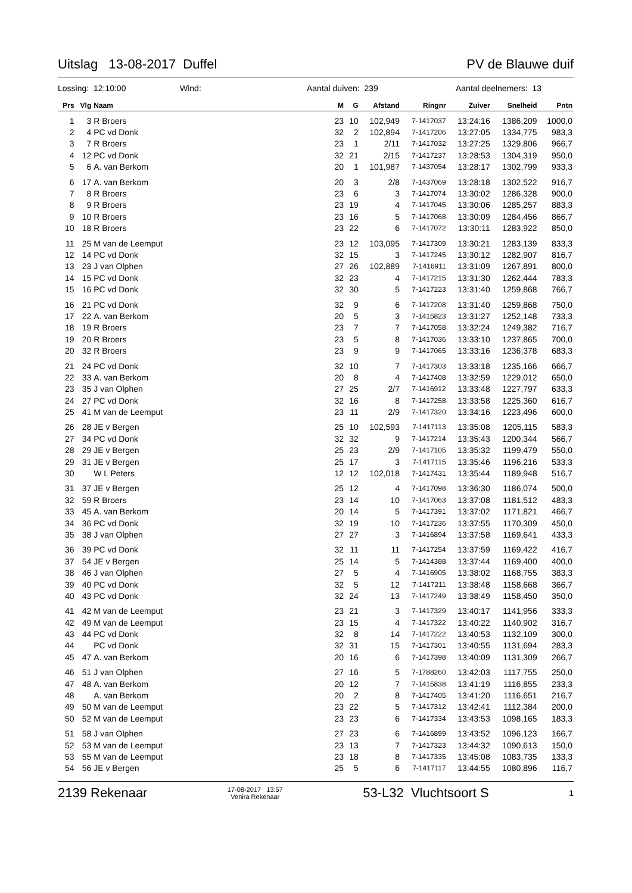Uitslag 13-08-2017 Duffel PV de Blauwe duif
Lossing: 12:10:00 Wind: Aantal duiven: 239 Aantal deelnemers: 13
| Prs | Vlg | Naam | M | G | Afstand | Ringnr | Zuiver | Snelheid | Pntn |
| --- | --- | --- | --- | --- | --- | --- | --- | --- | --- |
| 1 | 3 | R Broers | 23 | 10 | 102,949 | 7-1417037 | 13:24:16 | 1386,209 | 1000,0 |
| 2 | 4 | PC vd Donk | 32 | 2 | 102,894 | 7-1417206 | 13:27:05 | 1334,775 | 983,3 |
| 3 | 7 | R Broers | 23 | 1 | 2/11 | 7-1417032 | 13:27:25 | 1329,806 | 966,7 |
| 4 | 12 | PC vd Donk | 32 | 21 | 2/15 | 7-1417237 | 13:28:53 | 1304,319 | 950,0 |
| 5 | 6 | A. van Berkom | 20 | 1 | 101,987 | 7-1437054 | 13:28:17 | 1302,799 | 933,3 |
| 6 | 17 | A. van Berkom | 20 | 3 | 2/8 | 7-1437069 | 13:28:18 | 1302,522 | 916,7 |
| 7 | 8 | R Broers | 23 | 6 | 3 | 7-1417074 | 13:30:02 | 1286,328 | 900,0 |
| 8 | 9 | R Broers | 23 | 19 | 4 | 7-1417045 | 13:30:06 | 1285,257 | 883,3 |
| 9 | 10 | R Broers | 23 | 16 | 5 | 7-1417068 | 13:30:09 | 1284,456 | 866,7 |
| 10 | 18 | R Broers | 23 | 22 | 6 | 7-1417072 | 13:30:11 | 1283,922 | 850,0 |
| 11 | 25 | M van de Leemput | 23 | 12 | 103,095 | 7-1417309 | 13:30:21 | 1283,139 | 833,3 |
| 12 | 14 | PC vd Donk | 32 | 15 | 3 | 7-1417245 | 13:30:12 | 1282,907 | 816,7 |
| 13 | 23 | J van Olphen | 27 | 26 | 102,889 | 7-1416911 | 13:31:09 | 1267,891 | 800,0 |
| 14 | 15 | PC vd Donk | 32 | 23 | 4 | 7-1417215 | 13:31:30 | 1262,444 | 783,3 |
| 15 | 16 | PC vd Donk | 32 | 30 | 5 | 7-1417223 | 13:31:40 | 1259,868 | 766,7 |
| 16 | 21 | PC vd Donk | 32 | 9 | 6 | 7-1417208 | 13:31:40 | 1259,868 | 750,0 |
| 17 | 22 | A. van Berkom | 20 | 5 | 3 | 7-1415823 | 13:31:27 | 1252,148 | 733,3 |
| 18 | 19 | R Broers | 23 | 7 | 7 | 7-1417058 | 13:32:24 | 1249,382 | 716,7 |
| 19 | 20 | R Broers | 23 | 5 | 8 | 7-1417036 | 13:33:10 | 1237,865 | 700,0 |
| 20 | 32 | R Broers | 23 | 9 | 9 | 7-1417065 | 13:33:16 | 1236,378 | 683,3 |
| 21 | 24 | PC vd Donk | 32 | 10 | 7 | 7-1417303 | 13:33:18 | 1235,166 | 666,7 |
| 22 | 33 | A. van Berkom | 20 | 8 | 4 | 7-1417408 | 13:32:59 | 1229,012 | 650,0 |
| 23 | 35 | J van Olphen | 27 | 25 | 2/7 | 7-1416912 | 13:33:48 | 1227,797 | 633,3 |
| 24 | 27 | PC vd Donk | 32 | 16 | 8 | 7-1417258 | 13:33:58 | 1225,360 | 616,7 |
| 25 | 41 | M van de Leemput | 23 | 11 | 2/9 | 7-1417320 | 13:34:16 | 1223,496 | 600,0 |
| 26 | 28 | JE v Bergen | 25 | 10 | 102,593 | 7-1417113 | 13:35:08 | 1205,115 | 583,3 |
| 27 | 34 | PC vd Donk | 32 | 32 | 9 | 7-1417214 | 13:35:43 | 1200,344 | 566,7 |
| 28 | 29 | JE v Bergen | 25 | 23 | 2/9 | 7-1417105 | 13:35:32 | 1199,479 | 550,0 |
| 29 | 31 | JE v Bergen | 25 | 17 | 3 | 7-1417115 | 13:35:46 | 1196,216 | 533,3 |
| 30 | | W L Peters | 12 | 12 | 102,018 | 7-1417431 | 13:35:44 | 1189,948 | 516,7 |
| 31 | 37 | JE v Bergen | 25 | 12 | 4 | 7-1417098 | 13:36:30 | 1186,074 | 500,0 |
| 32 | 59 | R Broers | 23 | 14 | 10 | 7-1417063 | 13:37:08 | 1181,512 | 483,3 |
| 33 | 45 | A. van Berkom | 20 | 14 | 5 | 7-1417391 | 13:37:02 | 1171,821 | 466,7 |
| 34 | 36 | PC vd Donk | 32 | 19 | 10 | 7-1417236 | 13:37:55 | 1170,309 | 450,0 |
| 35 | 38 | J van Olphen | 27 | 27 | 3 | 7-1416894 | 13:37:58 | 1169,641 | 433,3 |
| 36 | 39 | PC vd Donk | 32 | 11 | 11 | 7-1417254 | 13:37:59 | 1169,422 | 416,7 |
| 37 | 54 | JE v Bergen | 25 | 14 | 5 | 7-1414388 | 13:37:44 | 1169,400 | 400,0 |
| 38 | 46 | J van Olphen | 27 | 5 | 4 | 7-1416905 | 13:38:02 | 1168,755 | 383,3 |
| 39 | 40 | PC vd Donk | 32 | 5 | 12 | 7-1417211 | 13:38:48 | 1158,668 | 366,7 |
| 40 | 43 | PC vd Donk | 32 | 24 | 13 | 7-1417249 | 13:38:49 | 1158,450 | 350,0 |
| 41 | 42 | M van de Leemput | 23 | 21 | 3 | 7-1417329 | 13:40:17 | 1141,956 | 333,3 |
| 42 | 49 | M van de Leemput | 23 | 15 | 4 | 7-1417322 | 13:40:22 | 1140,902 | 316,7 |
| 43 | 44 | PC vd Donk | 32 | 8 | 14 | 7-1417222 | 13:40:53 | 1132,109 | 300,0 |
| 44 | | PC vd Donk | 32 | 31 | 15 | 7-1417301 | 13:40:55 | 1131,694 | 283,3 |
| 45 | 47 | A. van Berkom | 20 | 16 | 6 | 7-1417398 | 13:40:09 | 1131,309 | 266,7 |
| 46 | 51 | J van Olphen | 27 | 16 | 5 | 7-1788260 | 13:42:03 | 1117,755 | 250,0 |
| 47 | 48 | A. van Berkom | 20 | 12 | 7 | 7-1415838 | 13:41:19 | 1116,855 | 233,3 |
| 48 | | A. van Berkom | 20 | 2 | 8 | 7-1417405 | 13:41:20 | 1116,651 | 216,7 |
| 49 | 50 | M van de Leemput | 23 | 22 | 5 | 7-1417312 | 13:42:41 | 1112,384 | 200,0 |
| 50 | 52 | M van de Leemput | 23 | 23 | 6 | 7-1417334 | 13:43:53 | 1098,165 | 183,3 |
| 51 | 58 | J van Olphen | 27 | 23 | 6 | 7-1416899 | 13:43:52 | 1096,123 | 166,7 |
| 52 | 53 | M van de Leemput | 23 | 13 | 7 | 7-1417323 | 13:44:32 | 1090,613 | 150,0 |
| 53 | 55 | M van de Leemput | 23 | 18 | 8 | 7-1417335 | 13:45:08 | 1083,735 | 133,3 |
| 54 | 56 | JE v Bergen | 25 | 5 | 6 | 7-1417117 | 13:44:55 | 1080,896 | 116,7 |
2139 Rekenaar 17-08-2017 13:57
Venira Rekenaar 53-L32 Vluchtsoort S 1